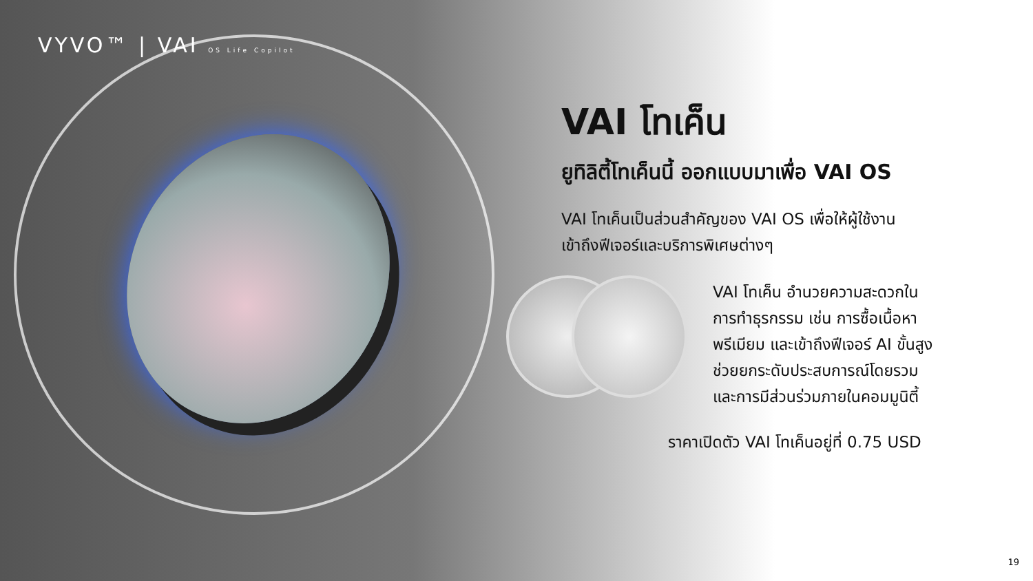VYVO™ | VAI OS Life Copilot
VAI โทเค็น
ยูทิลิตี้โทเค็นนี้ ออกแบบมาเพื่อ VAI OS
VAI โทเค็นเป็นส่วนสำคัญของ VAI OS เพื่อให้ผู้ใช้งาน
เข้าถึงฟีเจอร์และบริการพิเศษต่างๆ
VAI โทเค็น อำนวยความสะดวกใน
การทำธุรกรรม เช่น การซื้อเนื้อหา
พรีเมียม และเข้าถึงฟีเจอร์ AI ขั้นสูง
ช่วยยกระดับประสบการณ์โดยรวม
และการมีส่วนร่วมภายในคอมมูนิตี้
ราคาเปิดตัว VAI โทเค็นอยู่ที่ 0.75 USD
19